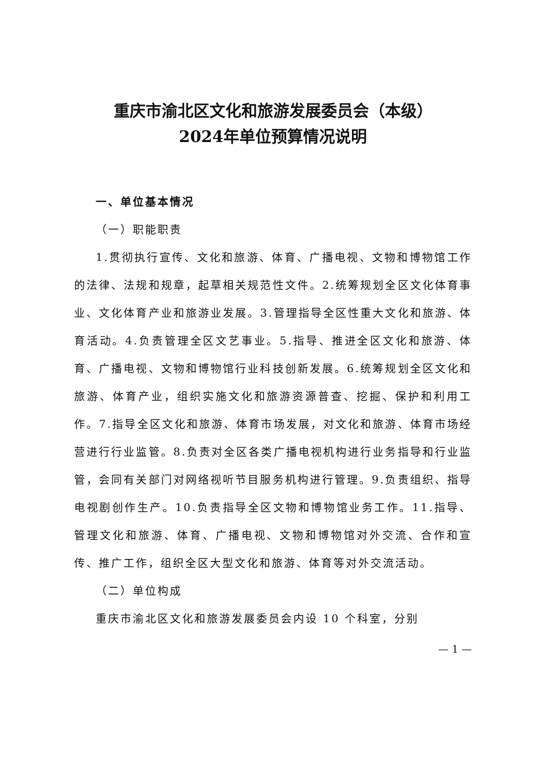重庆市渝北区文化和旅游发展委员会（本级）
2024年单位预算情况说明
一、单位基本情况
（一）职能职责
1.贯彻执行宣传、文化和旅游、体育、广播电视、文物和博物馆工作的法律、法规和规章，起草相关规范性文件。2.统筹规划全区文化体育事业、文化体育产业和旅游业发展。3.管理指导全区性重大文化和旅游、体育活动。4.负责管理全区文艺事业。5.指导、推进全区文化和旅游、体育、广播电视、文物和博物馆行业科技创新发展。6.统筹规划全区文化和旅游、体育产业，组织实施文化和旅游资源普查、挖掘、保护和利用工作。7.指导全区文化和旅游、体育市场发展，对文化和旅游、体育市场经营进行行业监管。8.负责对全区各类广播电视机构进行业务指导和行业监管，会同有关部门对网络视听节目服务机构进行管理。9.负责组织、指导电视剧创作生产。10.负责指导全区文物和博物馆业务工作。11.指导、管理文化和旅游、体育、广播电视、文物和博物馆对外交流、合作和宣传、推广工作，组织全区大型文化和旅游、体育等对外交流活动。
（二）单位构成
重庆市渝北区文化和旅游发展委员会内设 10 个科室，分别
— 1 —